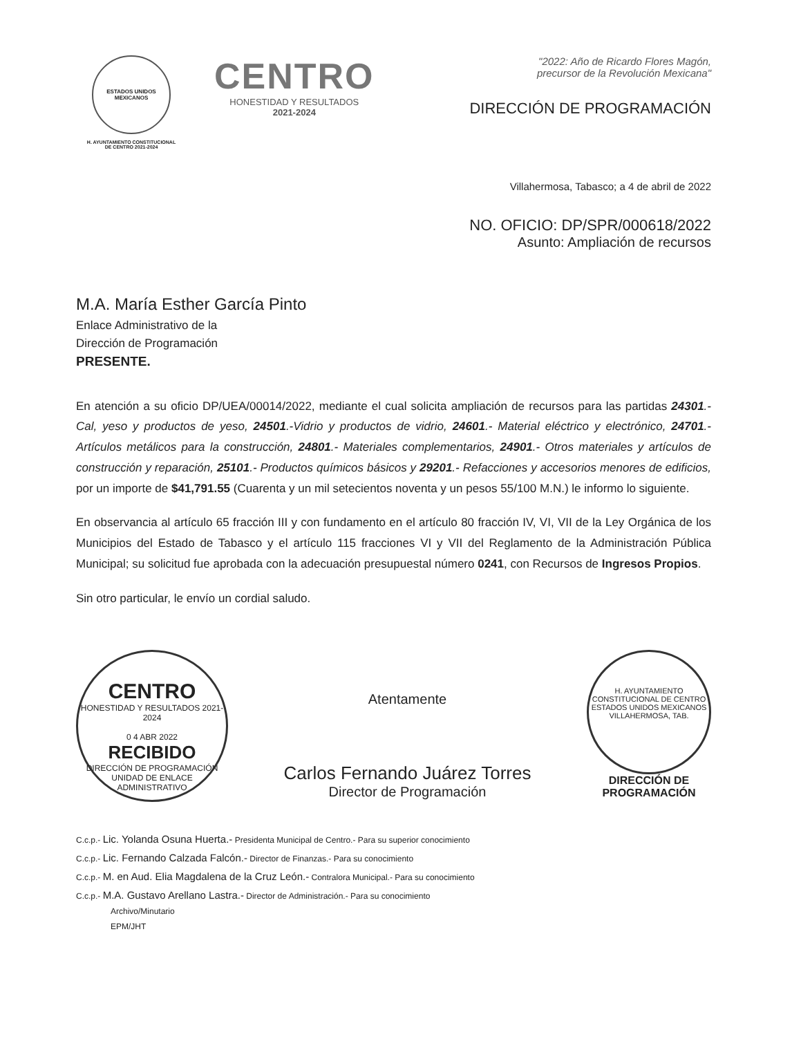ESTADOS UNIDOS MEXICANOS
H. AYUNTAMIENTO CONSTITUCIONAL
DE CENTRO 2021-2024
CENTRO
HONESTIDAD Y RESULTADOS
2021-2024
"2022: Año de Ricardo Flores Magón,
precursor de la Revolución Mexicana"
DIRECCIÓN DE PROGRAMACIÓN
Villahermosa, Tabasco; a 4 de abril de 2022
NO. OFICIO: DP/SPR/000618/2022
Asunto: Ampliación de recursos
M.A. María Esther García Pinto
Enlace Administrativo de la
Dirección de Programación
PRESENTE.
En atención a su oficio DP/UEA/00014/2022, mediante el cual solicita ampliación de recursos para las partidas 24301.- Cal, yeso y productos de yeso, 24501.-Vidrio y productos de vidrio, 24601.- Material eléctrico y electrónico, 24701.- Artículos metálicos para la construcción, 24801.- Materiales complementarios, 24901.- Otros materiales y artículos de construcción y reparación, 25101.- Productos químicos básicos y 29201.- Refacciones y accesorios menores de edificios, por un importe de $41,791.55 (Cuarenta y un mil setecientos noventa y un pesos 55/100 M.N.) le informo lo siguiente.
En observancia al artículo 65 fracción III y con fundamento en el artículo 80 fracción IV, VI, VII de la Ley Orgánica de los Municipios del Estado de Tabasco y el artículo 115 fracciones VI y VII del Reglamento de la Administración Pública Municipal; su solicitud fue aprobada con la adecuación presupuestal número 0241, con Recursos de Ingresos Propios.
Sin otro particular, le envío un cordial saludo.
CENTRO
HONESTIDAD Y RESULTADOS 2021-2024
0 4 ABR 2022
RECIBIDO
DIRECCIÓN DE PROGRAMACIÓN
UNIDAD DE ENLACE
ADMINISTRATIVO
Atentamente
Carlos Fernando Juárez Torres
Director de Programación
H. AYUNTAMIENTO CONSTITUCIONAL DE CENTRO
ESTADOS UNIDOS MEXICANOS
VILLAHERMOSA, TAB.
DIRECCIÓN DE
PROGRAMACIÓN
C.c.p.- Lic. Yolanda Osuna Huerta.- Presidenta Municipal de Centro.- Para su superior conocimiento
C.c.p.- Lic. Fernando Calzada Falcón.- Director de Finanzas.- Para su conocimiento
C.c.p.- M. en Aud. Elia Magdalena de la Cruz León.- Contralora Municipal.- Para su conocimiento
C.c.p.- M.A. Gustavo Arellano Lastra.- Director de Administración.- Para su conocimiento
Archivo/Minutario
EPM/JHT